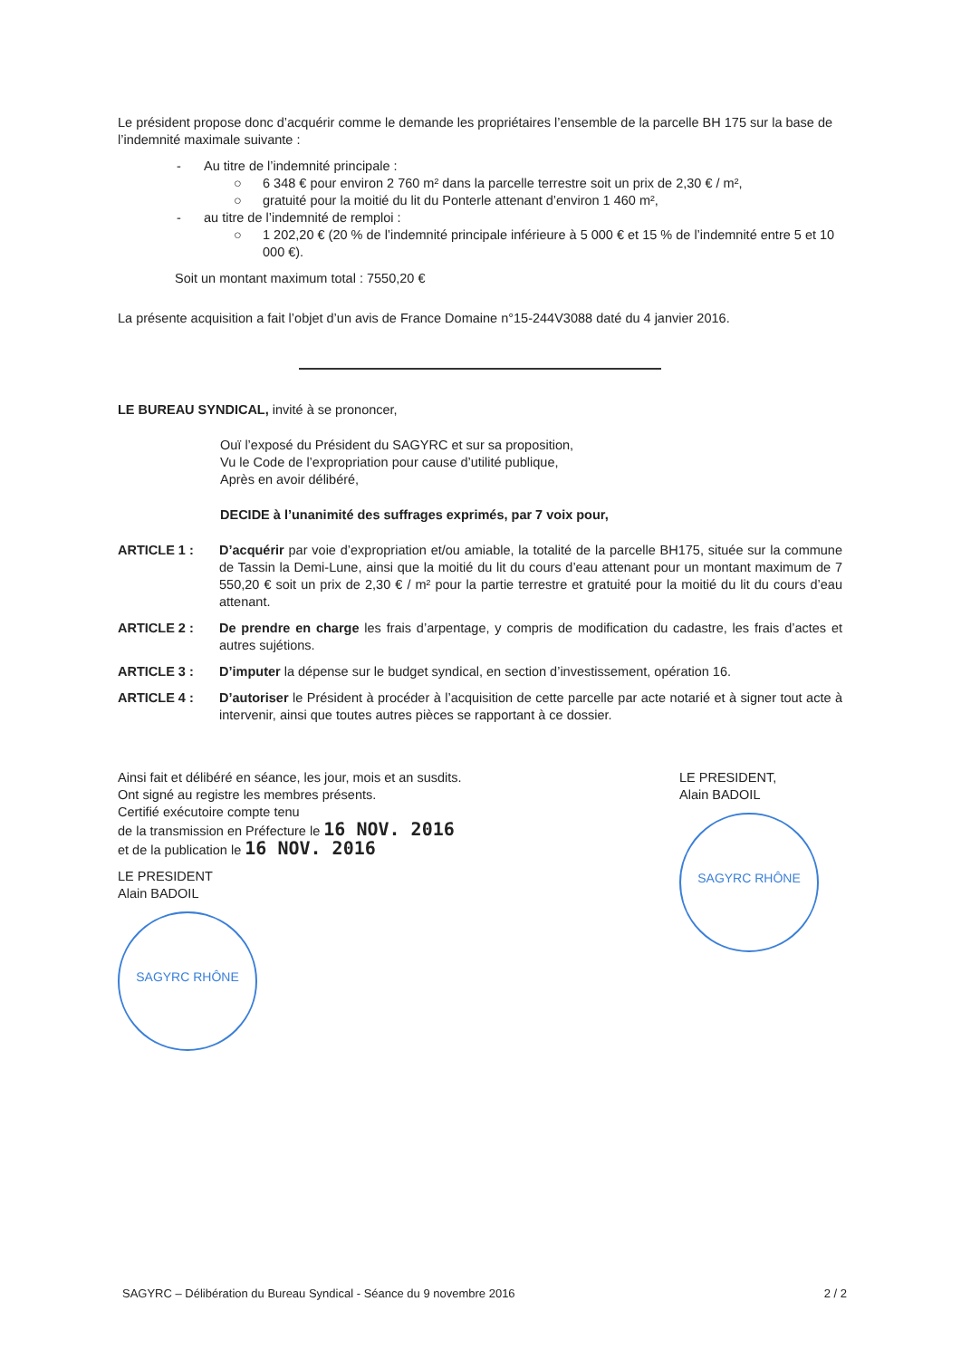Le président propose donc d’acquérir comme le demande les propriétaires l’ensemble de la parcelle BH 175 sur la base de l’indemnité maximale suivante :
- Au titre de l’indemnité principale :
○ 6 348 € pour environ 2 760 m² dans la parcelle terrestre soit un prix de 2,30 € / m²,
○ gratuité pour la moitié du lit du Ponterle attenant d’environ 1 460 m²,
- au titre de l’indemnité de remploi :
○ 1 202,20 € (20 % de l’indemnité principale inférieure à 5 000 € et 15 % de l’indemnité entre 5 et 10 000 €).
Soit un montant maximum total : 7550,20 €
La présente acquisition a fait l’objet d’un avis de France Domaine n°15-244V3088 daté du 4 janvier 2016.
LE BUREAU SYNDICAL, invité à se prononcer,
Ouï l’exposé du Président du SAGYRC et sur sa proposition,
Vu le Code de l’expropriation pour cause d’utilité publique,
Après en avoir délibéré,
DECIDE à l’unanimité des suffrages exprimés, par 7 voix pour,
ARTICLE 1 : D’acquérir par voie d’expropriation et/ou amiable, la totalité de la parcelle BH175, située sur la commune de Tassin la Demi-Lune, ainsi que la moitié du lit du cours d’eau attenant pour un montant maximum de 7 550,20 € soit un prix de 2,30 € / m² pour la partie terrestre et gratuité pour la moitié du lit du cours d’eau attenant.
ARTICLE 2 : De prendre en charge les frais d’arpentage, y compris de modification du cadastre, les frais d’actes et autres sujétions.
ARTICLE 3 : D’imputer la dépense sur le budget syndical, en section d’investissement, opération 16.
ARTICLE 4 : D’autoriser le Président à procéder à l’acquisition de cette parcelle par acte notarié et à signer tout acte à intervenir, ainsi que toutes autres pièces se rapportant à ce dossier.
Ainsi fait et délibéré en séance, les jour, mois et an susdits.
Ont signé au registre les membres présents.
Certifié exécutoire compte tenu
de la transmission en Préfecture le 16 NOV. 2016
et de la publication le 16 NOV. 2016
LE PRESIDENT
Alain BADOIL
SAGYRC RHÔNE
LE PRESIDENT,
Alain BADOIL
SAGYRC RHÔNE
SAGYRC – Délibération du Bureau Syndical - Séance du 9 novembre 2016 2 / 2